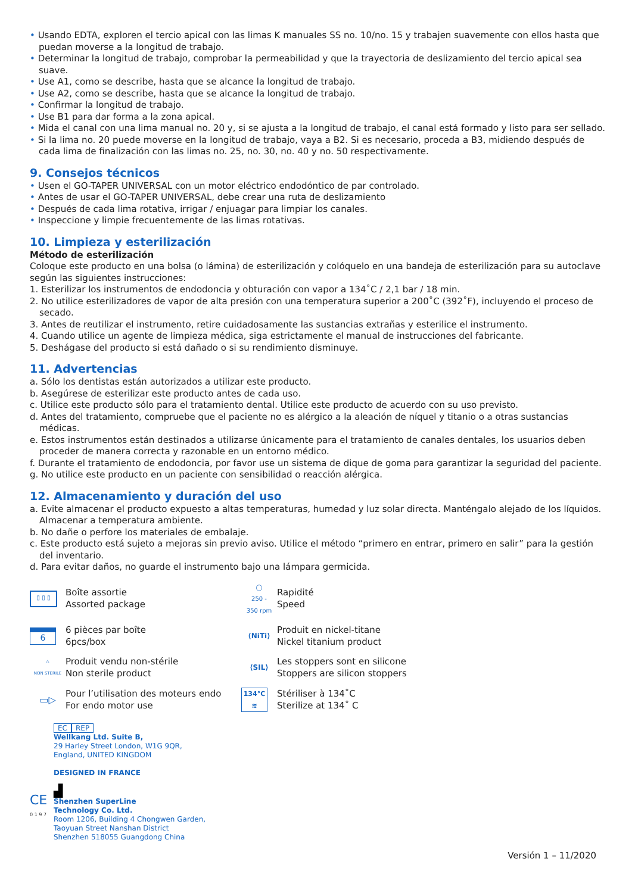• Usando EDTA, exploren el tercio apical con las limas K manuales SS no. 10/no. 15 y trabajen suavemente con ellos hasta que puedan moverse a la longitud de trabajo.
• Determinar la longitud de trabajo, comprobar la permeabilidad y que la trayectoria de deslizamiento del tercio apical sea suave.
• Use A1, como se describe, hasta que se alcance la longitud de trabajo.
• Use A2, como se describe, hasta que se alcance la longitud de trabajo.
• Confirmar la longitud de trabajo.
• Use B1 para dar forma a la zona apical.
• Mida el canal con una lima manual no. 20 y, si se ajusta a la longitud de trabajo, el canal está formado y listo para ser sellado.
• Si la lima no. 20 puede moverse en la longitud de trabajo, vaya a B2. Si es necesario, proceda a B3, midiendo después de cada lima de finalización con las limas no. 25, no. 30, no. 40 y no. 50 respectivamente.
9. Consejos técnicos
• Usen el GO-TAPER UNIVERSAL con un motor eléctrico endodóntico de par controlado.
• Antes de usar el GO-TAPER UNIVERSAL, debe crear una ruta de deslizamiento
• Después de cada lima rotativa, irrigar / enjuagar para limpiar los canales.
• Inspeccione y limpie frecuentemente de las limas rotativas.
10. Limpieza y esterilización
Método de esterilización
Coloque este producto en una bolsa (o lámina) de esterilización y colóquelo en una bandeja de esterilización para su autoclave según las siguientes instrucciones:
1. Esterilizar los instrumentos de endodoncia y obturación con vapor a 134˚C / 2,1 bar / 18 min.
2. No utilice esterilizadores de vapor de alta presión con una temperatura superior a 200˚C (392˚F), incluyendo el proceso de secado.
3. Antes de reutilizar el instrumento, retire cuidadosamente las sustancias extrañas y esterilice el instrumento.
4. Cuando utilice un agente de limpieza médica, siga estrictamente el manual de instrucciones del fabricante.
5. Deshágase del producto si está dañado o si su rendimiento disminuye.
11. Advertencias
a. Sólo los dentistas están autorizados a utilizar este producto.
b. Asegúrese de esterilizar este producto antes de cada uso.
c. Utilice este producto sólo para el tratamiento dental. Utilice este producto de acuerdo con su uso previsto.
d. Antes del tratamiento, compruebe que el paciente no es alérgico a la aleación de níquel y titanio o a otras sustancias médicas.
e. Estos instrumentos están destinados a utilizarse únicamente para el tratamiento de canales dentales, los usuarios deben proceder de manera correcta y razonable en un entorno médico.
f. Durante el tratamiento de endodoncia, por favor use un sistema de dique de goma para garantizar la seguridad del paciente.
g. No utilice este producto en un paciente con sensibilidad o reacción alérgica.
12. Almacenamiento y duración del uso
a. Evite almacenar el producto expuesto a altas temperaturas, humedad y luz solar directa. Manténgalo alejado de los líquidos. Almacenar a temperatura ambiente.
b. No dañe o perfore los materiales de embalaje.
c. Este producto está sujeto a mejoras sin previo aviso. Utilice el método “primero en entrar, primero en salir” para la gestión del inventario.
d. Para evitar daños, no guarde el instrumento bajo una lámpara germicida.
▯ ▯ ▯
Boîte assortie
Assorted package
◯
250 -
350 rpm
Rapidité
Speed
6
6 pièces par boîte
6pcs/box
⟨NiTi⟩
Produit en nickel-titane
Nickel titanium product
△
NON STERILE
Produit vendu non-stérile
Non sterile product
⟨SIL⟩
Les stoppers sont en silicone
Stoppers are silicon stoppers
▭▷
Pour l’utilisation des moteurs endo
For endo motor use
134°C
≋
Stériliser à 134˚C
Sterilize at 134˚ C
EC REP
Wellkang Ltd. Suite B,
29 Harley Street London, W1G 9QR,
England, UNITED KINGDOM
DESIGNED IN FRANCE
▟
Shenzhen SuperLine
Technology Co. Ltd.
Room 1206, Building 4 Chongwen Garden,
Taoyuan Street Nanshan District
Shenzhen 518055 Guangdong China
CE
0 1 9 7
Versión 1 – 11/2020